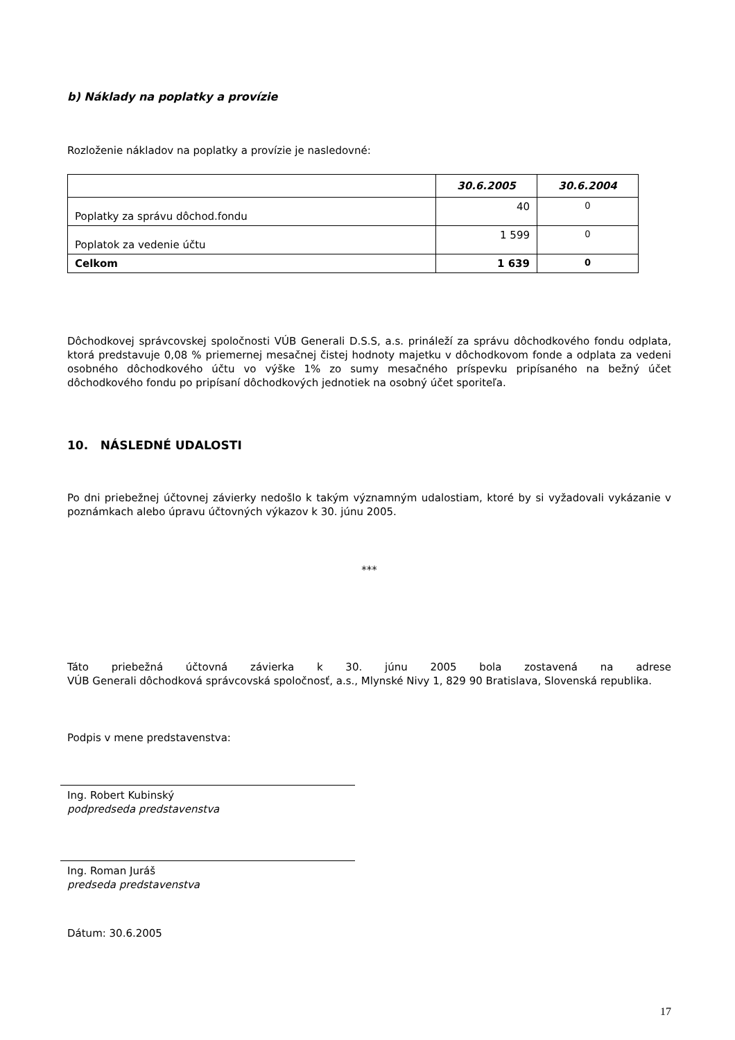b) Náklady na poplatky a provízie
Rozloženie nákladov na poplatky a provízie je nasledovné:
| | 30.6.2005 | 30.6.2004 |
| --- | --- | --- |
| Poplatky za správu dôchod.fondu | 40 | 0 |
| Poplatok za vedenie účtu | 1 599 | 0 |
| Celkom | 1 639 | 0 |
Dôchodkovej správcovskej spoločnosti VÚB Generali D.S.S, a.s. prináleží za správu dôchodkového fondu odplata, ktorá predstavuje 0,08 % priemernej mesačnej čistej hodnoty majetku v dôchodkovom fonde a odplata za vedeni osobného dôchodkového účtu vo výške 1% zo sumy mesačného príspevku pripísaného na bežný účet dôchodkového fondu po pripísaní dôchodkových jednotiek na osobný účet sporiteľa.
10. NÁSLEDNÉ UDALOSTI
Po dni priebežnej účtovnej závierky nedošlo k takým významným udalostiam, ktoré by si vyžadovali vykázanie v poznámkach alebo úpravu účtovných výkazov k 30. júnu 2005.
***
Táto priebežná účtovná závierka k 30. júnu 2005 bola zostavená na adrese
VÚB Generali dôchodková správcovská spoločnosť, a.s., Mlynské Nivy 1, 829 90 Bratislava, Slovenská republika.
Podpis v mene predstavenstva:
Ing. Robert Kubinský
podpredseda predstavenstva
Ing. Roman Juráš
predseda predstavenstva
Dátum: 30.6.2005
17